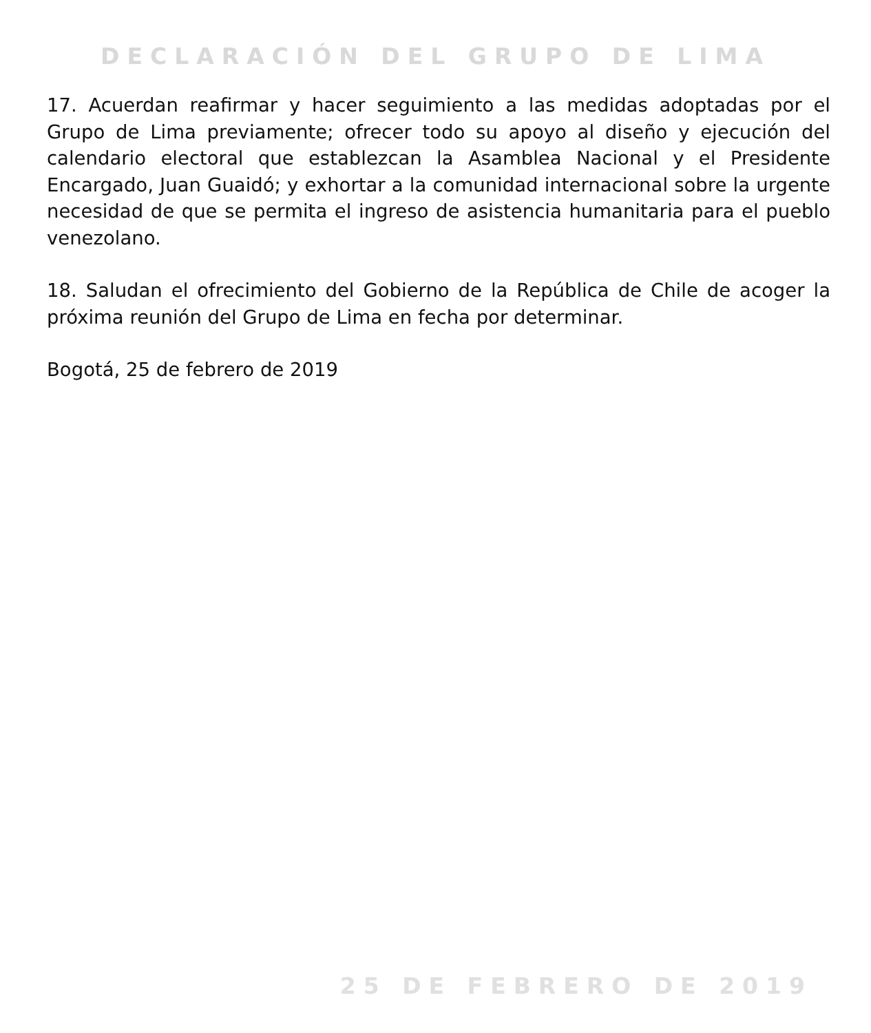DECLARACIÓN DEL GRUPO DE LIMA
17. Acuerdan reafirmar y hacer seguimiento a las medidas adoptadas por el Grupo de Lima previamente; ofrecer todo su apoyo al diseño y ejecución del calendario electoral que establezcan la Asamblea Nacional y el Presidente Encargado, Juan Guaidó; y exhortar a la comunidad internacional sobre la urgente necesidad de que se permita el ingreso de asistencia humanitaria para el pueblo venezolano.
18. Saludan el ofrecimiento del Gobierno de la República de Chile de acoger la próxima reunión del Grupo de Lima en fecha por determinar.
Bogotá, 25 de febrero de 2019
25 DE FEBRERO DE 2019